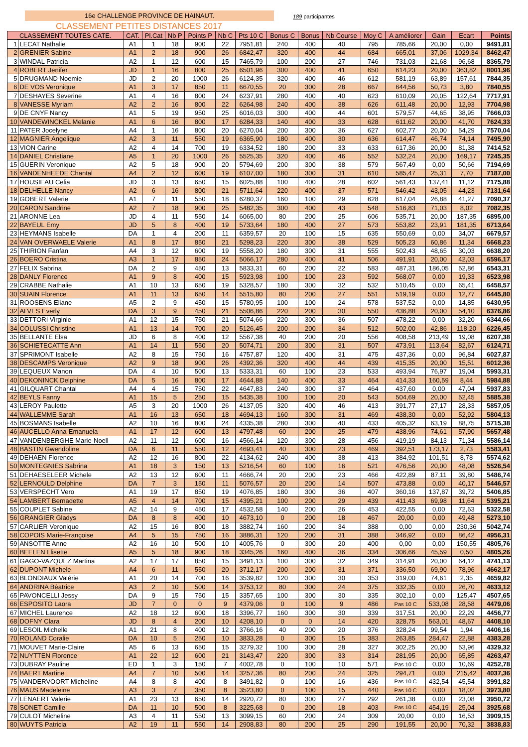16e CHALLENGE PROVINCE DE HAINAUT. 189 participantes
CLASSEMENT PETITES DISTANCES 2017
| CLASSEMENT TOUTES CATE. | | CAT. | Pl.Cat | Nb P | Points P | Nb C | Pts 10 C | Bonus C | Bonus | Nb Course | Moy C | A améliorer | Gain | Ecart | Points |
| --- | --- | --- | --- | --- | --- | --- | --- | --- | --- | --- | --- | --- | --- | --- | --- |
| 1 | LECAT Nathalie | A1 | 1 | 18 | 900 | 22 | 7951,81 | 240 | 400 | 40 | 795 | 785,66 | 20,00 | 0,00 | 9491,81 |
| 2 | GRENIER Sabine | A1 | 2 | 18 | 900 | 26 | 6842,47 | 320 | 400 | 44 | 684 | 665,01 | 37,06 | 1029,34 | 8462,47 |
| 3 | WINDAL Patricia | A2 | 1 | 12 | 600 | 15 | 7465,79 | 100 | 200 | 27 | 746 | 731,03 | 21,68 | 96,68 | 8365,79 |
| 4 | ROBERT Jenifer | JD | 1 | 16 | 800 | 25 | 6501,96 | 300 | 400 | 41 | 650 | 614,23 | 20,00 | 363,82 | 8001,96 |
| 5 | DRUGMAND Noemie | JD | 2 | 20 | 1000 | 26 | 6124,35 | 320 | 400 | 46 | 612 | 581,19 | 63,89 | 157,61 | 7844,35 |
| 6 | DE VOS Veronique | A1 | 3 | 17 | 850 | 11 | 6670,55 | 20 | 300 | 28 | 667 | 644,56 | 50,73 | 3,80 | 7840,55 |
| 7 | DESHAYES Severine | A1 | 4 | 16 | 800 | 24 | 6237,91 | 280 | 400 | 40 | 623 | 610,09 | 20,05 | 122,64 | 7717,91 |
| 8 | VANESSE Myriam | A2 | 2 | 16 | 800 | 22 | 6264,98 | 240 | 400 | 38 | 626 | 611,48 | 20,00 | 12,93 | 7704,98 |
| 9 | DE CNYF Nancy | A1 | 5 | 19 | 950 | 25 | 6016,03 | 300 | 400 | 44 | 601 | 579,57 | 44,65 | 38,95 | 7666,03 |
| 10 | VANDEWINCKEL Melanie | A1 | 6 | 16 | 800 | 17 | 6284,33 | 140 | 400 | 33 | 628 | 611,62 | 20,00 | 41,70 | 7624,33 |
| 11 | PATER Jocelyne | A4 | 1 | 16 | 800 | 20 | 6270,04 | 200 | 300 | 36 | 627 | 602,77 | 20,00 | 54,29 | 7570,04 |
| 12 | MAGNIER Angelique | A2 | 3 | 11 | 550 | 19 | 6365,90 | 180 | 400 | 30 | 636 | 614,47 | 46,74 | 74,14 | 7495,90 |
| 13 | VION Carine | A2 | 4 | 14 | 700 | 19 | 6334,52 | 180 | 200 | 33 | 633 | 617,36 | 20,00 | 81,38 | 7414,52 |
| 14 | DANIEL Christiane | A5 | 1 | 20 | 1000 | 26 | 5525,35 | 320 | 400 | 46 | 552 | 532,24 | 20,00 | 169,17 | 7245,35 |
| 15 | GUERIN Veronique | A2 | 5 | 18 | 900 | 20 | 5794,69 | 200 | 300 | 38 | 579 | 567,49 | 0,00 | 50,66 | 7194,69 |
| 16 | VANDENHEEDE Chantal | A4 | 2 | 12 | 600 | 19 | 6107,00 | 180 | 300 | 31 | 610 | 585,47 | 25,31 | 7,70 | 7187,00 |
| 17 | HOUSIEAU Celia | JD | 3 | 13 | 650 | 15 | 6025,88 | 100 | 400 | 28 | 602 | 561,43 | 137,41 | 11,12 | 7175,88 |
| 18 | DELHELLE Nancy | A2 | 6 | 16 | 800 | 21 | 5711,64 | 220 | 400 | 37 | 571 | 546,42 | 43,05 | 44,23 | 7131,64 |
| 19 | GOBERT Valerie | A1 | 7 | 11 | 550 | 18 | 6280,37 | 160 | 100 | 29 | 628 | 617,04 | 26,88 | 41,27 | 7090,37 |
| 20 | CARON Sandrine | A2 | 7 | 18 | 900 | 25 | 5482,35 | 300 | 400 | 43 | 548 | 516,83 | 71,03 | 8,02 | 7082,35 |
| 21 | ARONNE Lea | JD | 4 | 11 | 550 | 14 | 6065,00 | 80 | 200 | 25 | 606 | 535,71 | 20,00 | 187,35 | 6895,00 |
| 22 | BAYEUL Emy | JD | 5 | 8 | 400 | 19 | 5733,64 | 180 | 400 | 27 | 573 | 553,82 | 23,91 | 181,35 | 6713,64 |
| 23 | HEYMANS Isabelle | DA | 1 | 4 | 200 | 11 | 6359,57 | 20 | 100 | 15 | 635 | 550,69 | 0,00 | 34,07 | 6679,57 |
| 24 | VAN OVERWAELE Valerie | A1 | 8 | 17 | 850 | 21 | 5298,23 | 220 | 300 | 38 | 529 | 505,23 | 60,86 | 11,34 | 6668,23 |
| 25 | THIRION Fanfan | A4 | 3 | 12 | 600 | 19 | 5558,20 | 180 | 300 | 31 | 555 | 502,43 | 48,65 | 30,03 | 6638,20 |
| 26 | BOERO Cristina | A3 | 1 | 17 | 850 | 24 | 5066,17 | 280 | 400 | 41 | 506 | 491,91 | 20,00 | 42,03 | 6596,17 |
| 27 | FELIX Sabrina | DA | 2 | 9 | 450 | 13 | 5833,31 | 60 | 200 | 22 | 583 | 487,31 | 186,05 | 52,86 | 6543,31 |
| 28 | DANLY Florence | A1 | 9 | 8 | 400 | 15 | 5923,98 | 100 | 100 | 23 | 592 | 568,07 | 0,00 | 19,33 | 6523,98 |
| 29 | CRABBE Nathalie | A1 | 10 | 13 | 650 | 19 | 5328,57 | 180 | 300 | 32 | 532 | 510,45 | 0,00 | 65,41 | 6458,57 |
| 30 | SUAIN Florence | A1 | 11 | 13 | 650 | 14 | 5515,80 | 80 | 200 | 27 | 551 | 519,19 | 0,00 | 12,77 | 6445,80 |
| 31 | ROOSENS Eliane | A5 | 2 | 9 | 450 | 15 | 5780,95 | 100 | 100 | 24 | 578 | 537,52 | 0,00 | 14,85 | 6430,95 |
| 32 | ALVES Everly | DA | 3 | 9 | 450 | 21 | 5506,86 | 220 | 200 | 30 | 550 | 436,88 | 20,00 | 54,10 | 6376,86 |
| 33 | DETTORI Virginie | A1 | 12 | 15 | 750 | 21 | 5074,66 | 220 | 300 | 36 | 507 | 478,22 | 0,00 | 32,20 | 6344,66 |
| 34 | COLUSSI Christine | A1 | 13 | 14 | 700 | 20 | 5126,45 | 200 | 200 | 34 | 512 | 502,00 | 42,86 | 118,20 | 6226,45 |
| 35 | BELLANTE Elsa | JD | 6 | 8 | 400 | 12 | 5567,38 | 40 | 200 | 20 | 556 | 408,58 | 213,49 | 19,08 | 6207,38 |
| 36 | SCHIETECATTE Ann | A1 | 14 | 11 | 550 | 20 | 5074,71 | 200 | 300 | 31 | 507 | 473,91 | 113,64 | 82,67 | 6124,71 |
| 37 | SPRIMONT Isabelle | A2 | 8 | 15 | 750 | 16 | 4757,87 | 120 | 400 | 31 | 475 | 437,36 | 0,00 | 96,84 | 6027,87 |
| 38 | DESCAMPS Veronique | A2 | 9 | 18 | 900 | 26 | 4392,36 | 320 | 400 | 44 | 439 | 415,35 | 20,00 | 15,51 | 6012,36 |
| 39 | LEQUEUX Manon | DA | 4 | 10 | 500 | 13 | 5333,31 | 60 | 100 | 23 | 533 | 493,94 | 76,97 | 19,04 | 5993,31 |
| 40 | DEKONINCK Delphine | DA | 5 | 16 | 800 | 17 | 4644,88 | 140 | 400 | 33 | 464 | 414,33 | 160,59 | 8,44 | 5984,88 |
| 41 | GILQUART Chantal | A4 | 4 | 15 | 750 | 22 | 4647,83 | 240 | 300 | 37 | 464 | 437,60 | 0,00 | 47,04 | 5937,83 |
| 42 | BEYLS Fanny | A1 | 15 | 5 | 250 | 15 | 5435,38 | 100 | 100 | 20 | 543 | 504,69 | 20,00 | 52,45 | 5885,38 |
| 43 | LEROY Paulette | A5 | 3 | 20 | 1000 | 26 | 4137,05 | 320 | 400 | 46 | 413 | 391,77 | 27,17 | 28,33 | 5857,05 |
| 44 | WALLEMME Sarah | A1 | 16 | 13 | 650 | 18 | 4694,13 | 160 | 300 | 31 | 469 | 438,30 | 0,00 | 52,92 | 5804,13 |
| 45 | BOSMANS Isabelle | A2 | 10 | 16 | 800 | 24 | 4335,38 | 280 | 300 | 40 | 433 | 405,32 | 63,19 | 88,75 | 5715,38 |
| 46 | AUCELLO Anna-Emanuela | A1 | 17 | 12 | 600 | 13 | 4797,48 | 60 | 200 | 25 | 479 | 438,96 | 74,61 | 57,90 | 5657,48 |
| 47 | VANDENBERGHE Marie-Noell | A2 | 11 | 12 | 600 | 16 | 4566,14 | 120 | 300 | 28 | 456 | 419,19 | 84,13 | 71,34 | 5586,14 |
| 48 | BASTIN Gwendoline | DA | 6 | 11 | 550 | 12 | 4693,41 | 40 | 300 | 23 | 469 | 392,51 | 173,17 | 2,73 | 5583,41 |
| 49 | DEHAEN Florence | A2 | 12 | 16 | 800 | 22 | 4134,62 | 240 | 400 | 38 | 413 | 384,92 | 101,51 | 8,78 | 5574,62 |
| 50 | MONTEGNIES Sabrina | A1 | 18 | 3 | 150 | 13 | 5216,54 | 60 | 100 | 16 | 521 | 476,56 | 20,00 | 48,08 | 5526,54 |
| 51 | DEHAESELEER Michele | A2 | 13 | 12 | 600 | 11 | 4666,74 | 20 | 200 | 23 | 466 | 422,89 | 87,11 | 39,80 | 5486,74 |
| 52 | LERNOULD Delphine | DA | 7 | 3 | 150 | 11 | 5076,57 | 20 | 200 | 14 | 507 | 473,88 | 0,00 | 40,17 | 5446,57 |
| 53 | VERSPECHT Vero | A1 | 19 | 17 | 850 | 19 | 4076,85 | 180 | 300 | 36 | 407 | 360,16 | 137,87 | 39,72 | 5406,85 |
| 54 | LAMBERT Bernadette | A5 | 4 | 14 | 700 | 15 | 4395,21 | 100 | 200 | 29 | 439 | 411,43 | 69,98 | 11,64 | 5395,21 |
| 55 | COUPLET Sabine | A2 | 14 | 9 | 450 | 17 | 4532,58 | 140 | 200 | 26 | 453 | 422,55 | 0,00 | 72,63 | 5322,58 |
| 56 | GRANGIER Gladys | DA | 8 | 8 | 400 | 10 | 4673,10 | 0 | 200 | 18 | 467 | 20,00 | 0,00 | 49,48 | 5273,10 |
| 57 | CARLIER Veronique | A2 | 15 | 16 | 800 | 18 | 3882,74 | 160 | 200 | 34 | 388 | 0,00 | 0,00 | 230,36 | 5042,74 |
| 58 | COPOIS Marie-Françoise | A4 | 5 | 15 | 750 | 16 | 3886,31 | 120 | 200 | 31 | 388 | 346,92 | 0,00 | 86,42 | 4956,31 |
| 59 | ANSOTTE Anne | A2 | 16 | 10 | 500 | 10 | 4005,76 | 0 | 300 | 20 | 400 | 0,00 | 0,00 | 150,55 | 4805,76 |
| 60 | BEELEN Llisette | A5 | 5 | 18 | 900 | 18 | 3345,26 | 160 | 400 | 36 | 334 | 306,66 | 45,59 | 0,50 | 4805,26 |
| 61 | GAGO-VAZQUEZ Martina | A2 | 17 | 17 | 850 | 15 | 3491,13 | 100 | 300 | 32 | 349 | 314,91 | 20,00 | 64,12 | 4741,13 |
| 62 | DUPONT Michele | A4 | 6 | 11 | 550 | 20 | 3712,17 | 200 | 200 | 31 | 371 | 336,50 | 69,90 | 78,96 | 4662,17 |
| 63 | BLONDIAUX Valérie | A1 | 20 | 14 | 700 | 16 | 3539,82 | 120 | 300 | 30 | 353 | 319,00 | 74,61 | 2,35 | 4659,82 |
| 64 | ANDRINA Béatrice | A3 | 2 | 10 | 500 | 14 | 3753,12 | 80 | 300 | 24 | 375 | 332,35 | 0,00 | 26,70 | 4633,12 |
| 65 | PAVONCELLI Jessy | DA | 9 | 15 | 750 | 15 | 3357,65 | 100 | 300 | 30 | 335 | 302,10 | 0,00 | 125,47 | 4507,65 |
| 66 | ESPOSITO Laora | JD | 7 | 0 | 0 | 9 | 4379,06 | 0 | 100 | 9 | 486 | Pas 10 C | 533,08 | 28,58 | 4479,06 |
| 67 | MICHEL Laurence | A2 | 18 | 12 | 600 | 18 | 3396,77 | 160 | 300 | 30 | 339 | 317,51 | 20,00 | 22,29 | 4456,77 |
| 68 | DOFNY Clara | JD | 8 | 4 | 200 | 10 | 4208,10 | 0 | 0 | 14 | 420 | 328,75 | 563,01 | 48,67 | 4408,10 |
| 69 | LESOIL Michelle | A1 | 21 | 8 | 400 | 12 | 3766,16 | 40 | 200 | 20 | 376 | 328,24 | 99,54 | 1,94 | 4406,16 |
| 70 | ROLAND Coralie | DA | 10 | 5 | 250 | 10 | 3833,28 | 0 | 300 | 15 | 383 | 263,85 | 284,47 | 22,88 | 4383,28 |
| 71 | MOUVET Marie-Claire | A5 | 6 | 13 | 650 | 15 | 3279,32 | 100 | 300 | 28 | 327 | 302,25 | 20,00 | 53,96 | 4329,32 |
| 72 | NUYTTEN Florence | A1 | 22 | 12 | 600 | 21 | 3143,47 | 220 | 300 | 33 | 314 | 281,95 | 20,00 | 65,85 | 4263,47 |
| 73 | DUBRAY Pauline | ED | 1 | 3 | 150 | 7 | 4002,78 | 0 | 100 | 10 | 571 | Pas 10 C | 0,00 | 10,69 | 4252,78 |
| 74 | BAERT Martine | A4 | 7 | 10 | 500 | 14 | 3257,36 | 80 | 200 | 24 | 325 | 294,71 | 0,00 | 215,42 | 4037,36 |
| 75 | VANDERVOORT Micheline | A4 | 8 | 8 | 400 | 8 | 3491,82 | 0 | 100 | 16 | 436 | Pas 10 C | 432,54 | 45,54 | 3991,82 |
| 76 | MAUS Madeleine | A3 | 3 | 7 | 350 | 8 | 3523,80 | 0 | 100 | 15 | 440 | Pas 10 C | 0,00 | 18,02 | 3973,80 |
| 77 | LENAERT Valerie | A1 | 23 | 13 | 650 | 14 | 2920,72 | 80 | 300 | 27 | 292 | 261,38 | 0,00 | 23,08 | 3950,72 |
| 78 | SONET Camille | DA | 11 | 10 | 500 | 8 | 3225,68 | 0 | 200 | 18 | 403 | Pas 10 C | 454,19 | 25,04 | 3925,68 |
| 79 | CULOT Micheline | A3 | 4 | 11 | 550 | 13 | 3099,15 | 60 | 200 | 24 | 309 | 20,00 | 0,00 | 16,53 | 3909,15 |
| 80 | WUYTS Patricia | A2 | 19 | 11 | 550 | 14 | 2908,83 | 80 | 200 | 25 | 290 | 191,55 | 20,00 | 70,32 | 3838,83 |